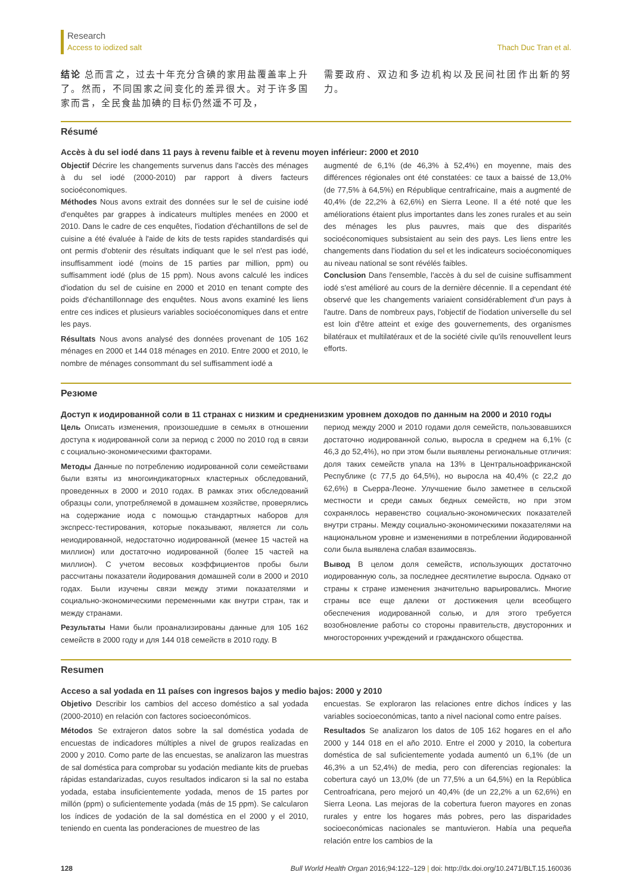Research
Access to iodized salt
Thach Duc Tran et al.
结论 总而言之，过去十年充分含碘的家用盐覆盖率上升了。然而，不同国家之间变化的差异很大。对于许多国家而言，全民食盐加碘的目标仍然遥不可及，
需要政府、双边和多边机构以及民间社团作出新的努力。
Résumé
Accès à du sel iodé dans 11 pays à revenu faible et à revenu moyen inférieur: 2000 et 2010
Objectif Décrire les changements survenus dans l'accès des ménages à du sel iodé (2000-2010) par rapport à divers facteurs socioéconomiques.
Méthodes Nous avons extrait des données sur le sel de cuisine iodé d'enquêtes par grappes à indicateurs multiples menées en 2000 et 2010. Dans le cadre de ces enquêtes, l'iodation d'échantillons de sel de cuisine a été évaluée à l'aide de kits de tests rapides standardisés qui ont permis d'obtenir des résultats indiquant que le sel n'est pas iodé, insuffisamment iodé (moins de 15 parties par million, ppm) ou suffisamment iodé (plus de 15 ppm). Nous avons calculé les indices d'iodation du sel de cuisine en 2000 et 2010 en tenant compte des poids d'échantillonnage des enquêtes. Nous avons examiné les liens entre ces indices et plusieurs variables socioéconomiques dans et entre les pays.
Résultats Nous avons analysé des données provenant de 105 162 ménages en 2000 et 144 018 ménages en 2010. Entre 2000 et 2010, le nombre de ménages consommant du sel suffisamment iodé a
augmenté de 6,1% (de 46,3% à 52,4%) en moyenne, mais des différences régionales ont été constatées: ce taux a baissé de 13,0% (de 77,5% à 64,5%) en République centrafricaine, mais a augmenté de 40,4% (de 22,2% à 62,6%) en Sierra Leone. Il a été noté que les améliorations étaient plus importantes dans les zones rurales et au sein des ménages les plus pauvres, mais que des disparités socioéconomiques subsistaient au sein des pays. Les liens entre les changements dans l'iodation du sel et les indicateurs socioéconomiques au niveau national se sont révélés faibles.
Conclusion Dans l'ensemble, l'accès à du sel de cuisine suffisamment iodé s'est amélioré au cours de la dernière décennie. Il a cependant été observé que les changements variaient considérablement d'un pays à l'autre. Dans de nombreux pays, l'objectif de l'iodation universelle du sel est loin d'être atteint et exige des gouvernements, des organismes bilatéraux et multilatéraux et de la société civile qu'ils renouvellent leurs efforts.
Резюме
Доступ к иодированной соли в 11 странах с низким и средненизким уровнем доходов по данным на 2000 и 2010 годы
Цель Описать изменения, произошедшие в семьях в отношении доступа к иодированной соли за период с 2000 по 2010 год в связи с социально-экономическими факторами.
Методы Данные по потреблению иодированной соли семействами были взяты из многоиндикаторных кластерных обследований, проведенных в 2000 и 2010 годах. В рамках этих обследований образцы соли, употребляемой в домашнем хозяйстве, проверялись на содержание иода с помощью стандартных наборов для экспресс-тестирования, которые показывают, является ли соль неиодированной, недостаточно иодированной (менее 15 частей на миллион) или достаточно иодированной (более 15 частей на миллион). С учетом весовых коэффициентов пробы были рассчитаны показатели йодирования домашней соли в 2000 и 2010 годах. Были изучены связи между этими показателями и социально-экономическими переменными как внутри стран, так и между странами.
Результаты Нами были проанализированы данные для 105 162 семейств в 2000 году и для 144 018 семейств в 2010 году. В
период между 2000 и 2010 годами доля семейств, пользовавшихся достаточно иодированной солью, выросла в среднем на 6,1% (с 46,3 до 52,4%), но при этом были выявлены региональные отличия: доля таких семейств упала на 13% в Центральноафриканской Республике (с 77,5 до 64,5%), но выросла на 40,4% (с 22,2 до 62,6%) в Сьерра-Леоне. Улучшение было заметнее в сельской местности и среди самых бедных семейств, но при этом сохранялось неравенство социально-экономических показателей внутри страны. Между социально-экономическими показателями на национальном уровне и изменениями в потреблении йодированной соли была выявлена слабая взаимосвязь.
Вывод В целом доля семейств, использующих достаточно иодированную соль, за последнее десятилетие выросла. Однако от страны к стране изменения значительно варьировались. Многие страны все еще далеки от достижения цели всеобщего обеспечения иодированной солью, и для этого требуется возобновление работы со стороны правительств, двусторонних и многосторонних учреждений и гражданского общества.
Resumen
Acceso a sal yodada en 11 países con ingresos bajos y medio bajos: 2000 y 2010
Objetivo Describir los cambios del acceso doméstico a sal yodada (2000-2010) en relación con factores socioeconómicos.
Métodos Se extrajeron datos sobre la sal doméstica yodada de encuestas de indicadores múltiples a nivel de grupos realizadas en 2000 y 2010. Como parte de las encuestas, se analizaron las muestras de sal doméstica para comprobar su yodación mediante kits de pruebas rápidas estandarizadas, cuyos resultados indicaron si la sal no estaba yodada, estaba insuficientemente yodada, menos de 15 partes por millón (ppm) o suficientemente yodada (más de 15 ppm). Se calcularon los índices de yodación de la sal doméstica en el 2000 y el 2010, teniendo en cuenta las ponderaciones de muestreo de las
encuestas. Se exploraron las relaciones entre dichos índices y las variables socioeconómicas, tanto a nivel nacional como entre países.
Resultados Se analizaron los datos de 105 162 hogares en el año 2000 y 144 018 en el año 2010. Entre el 2000 y 2010, la cobertura doméstica de sal suficientemente yodada aumentó un 6,1% (de un 46,3% a un 52,4%) de media, pero con diferencias regionales: la cobertura cayó un 13,0% (de un 77,5% a un 64,5%) en la República Centroafricana, pero mejoró un 40,4% (de un 22,2% a un 62,6%) en Sierra Leona. Las mejoras de la cobertura fueron mayores en zonas rurales y entre los hogares más pobres, pero las disparidades socioeconómicas nacionales se mantuvieron. Había una pequeña relación entre los cambios de la
128 Bull World Health Organ 2016;94:122–129 | doi: http://dx.doi.org/10.2471/BLT.15.160036